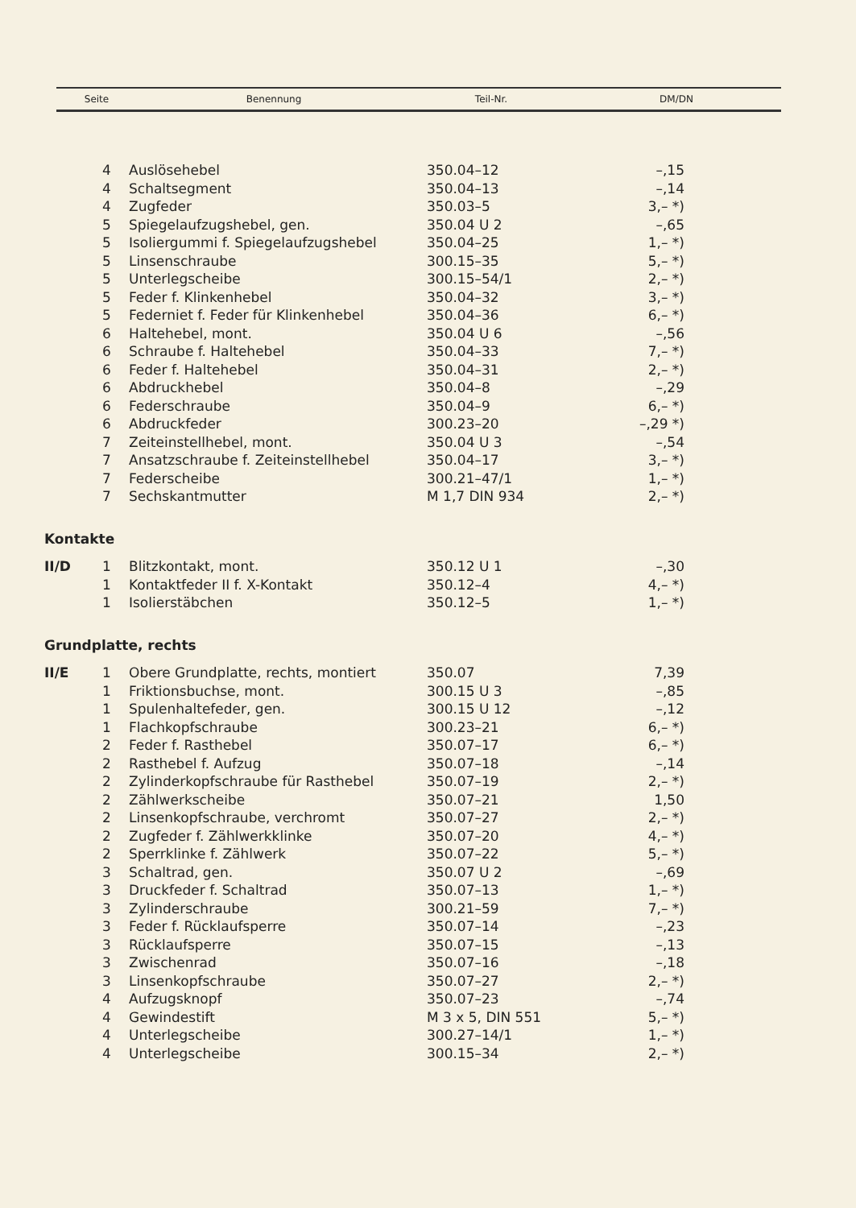| Seite | Benennung | Teil-Nr. | DM/DN |
| --- | --- | --- | --- |
| | 4 | Auslösehebel | 350.04–12 | –,15 |
| | 4 | Schaltsegment | 350.04–13 | –,14 |
| | 4 | Zugfeder | 350.03–5 | 3,– *) |
| | 5 | Spiegelaufzugshebel, gen. | 350.04 U 2 | –,65 |
| | 5 | Isoliergummi f. Spiegelaufzugshebel | 350.04–25 | 1,– *) |
| | 5 | Linsenschraube | 300.15–35 | 5,– *) |
| | 5 | Unterlegscheibe | 300.15–54/1 | 2,– *) |
| | 5 | Feder f. Klinkenhebel | 350.04–32 | 3,– *) |
| | 5 | Federniet f. Feder für Klinkenhebel | 350.04–36 | 6,– *) |
| | 6 | Haltehebel, mont. | 350.04 U 6 | –,56 |
| | 6 | Schraube f. Haltehebel | 350.04–33 | 7,– *) |
| | 6 | Feder f. Haltehebel | 350.04–31 | 2,– *) |
| | 6 | Abdruckhebel | 350.04–8 | –,29 |
| | 6 | Federschraube | 350.04–9 | 6,– *) |
| | 6 | Abdruckfeder | 300.23–20 | –,29 *) |
| | 7 | Zeiteinstellhebel, mont. | 350.04 U 3 | –,54 |
| | 7 | Ansatzschraube f. Zeiteinstellhebel | 350.04–17 | 3,– *) |
| | 7 | Federscheibe | 300.21–47/1 | 1,– *) |
| | 7 | Sechskantmutter | M 1,7 DIN 934 | 2,– *) |
| Kontakte | | | | |
| II/D | 1 | Blitzkontakt, mont. | 350.12 U 1 | –,30 |
| | 1 | Kontaktfeder II f. X-Kontakt | 350.12–4 | 4,– *) |
| | 1 | Isolierstäbchen | 350.12–5 | 1,– *) |
| Grundplatte, rechts | | | | |
| II/E | 1 | Obere Grundplatte, rechts, montiert | 350.07 | 7,39 |
| | 1 | Friktionsbuchse, mont. | 300.15 U 3 | –,85 |
| | 1 | Spulenhaltefeder, gen. | 300.15 U 12 | –,12 |
| | 1 | Flachkopfschraube | 300.23–21 | 6,– *) |
| | 2 | Feder f. Rasthebel | 350.07–17 | 6,– *) |
| | 2 | Rasthebel f. Aufzug | 350.07–18 | –,14 |
| | 2 | Zylinderkopfschraube für Rasthebel | 350.07–19 | 2,– *) |
| | 2 | Zählwerkscheibe | 350.07–21 | 1,50 |
| | 2 | Linsenkopfschraube, verchromt | 350.07–27 | 2,– *) |
| | 2 | Zugfeder f. Zählwerkklinke | 350.07–20 | 4,– *) |
| | 2 | Sperrklinke f. Zählwerk | 350.07–22 | 5,– *) |
| | 3 | Schaltrad, gen. | 350.07 U 2 | –,69 |
| | 3 | Druckfeder f. Schaltrad | 350.07–13 | 1,– *) |
| | 3 | Zylinderschraube | 300.21–59 | 7,– *) |
| | 3 | Feder f. Rücklaufsperre | 350.07–14 | –,23 |
| | 3 | Rücklaufsperre | 350.07–15 | –,13 |
| | 3 | Zwischenrad | 350.07–16 | –,18 |
| | 3 | Linsenkopfschraube | 350.07–27 | 2,– *) |
| | 4 | Aufzugsknopf | 350.07–23 | –,74 |
| | 4 | Gewindestift | M 3 x 5, DIN 551 | 5,– *) |
| | 4 | Unterlegscheibe | 300.27–14/1 | 1,– *) |
| | 4 | Unterlegscheibe | 300.15–34 | 2,– *) |